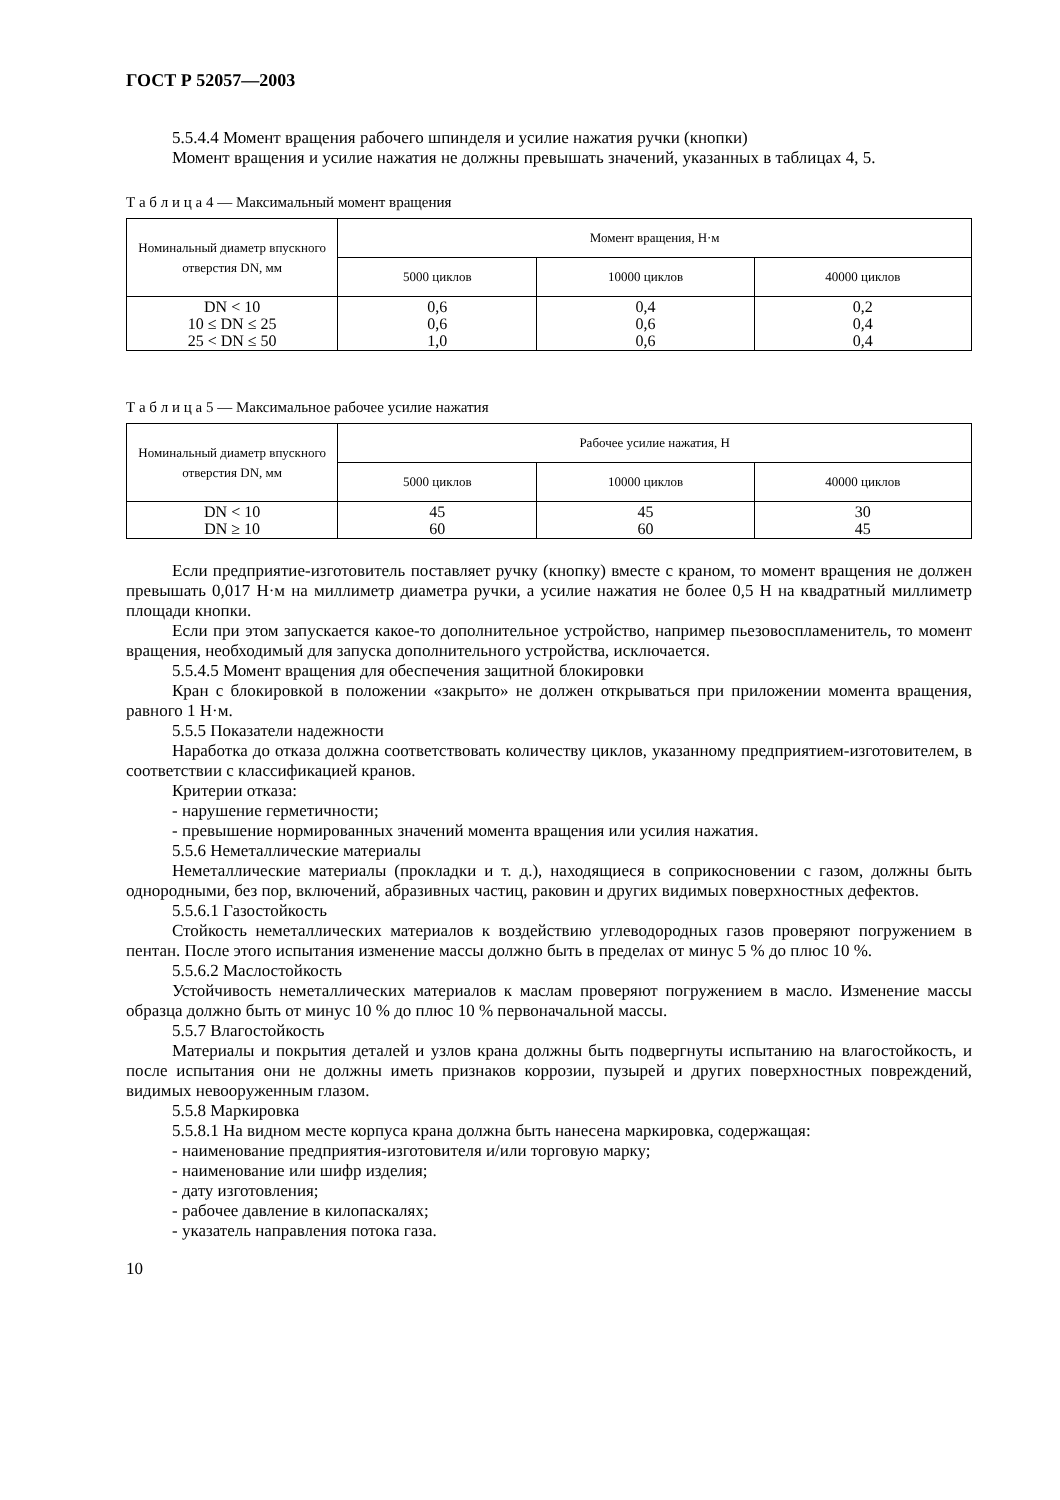ГОСТ Р 52057—2003
5.5.4.4 Момент вращения рабочего шпинделя и усилие нажатия ручки (кнопки)
Момент вращения и усилие нажатия не должны превышать значений, указанных в таблицах 4, 5.
Т а б л и ц а 4 — Максимальный момент вращения
| Номинальный диаметр впускного отверстия DN, мм | Момент вращения, Н·м | | |
| --- | --- | --- | --- |
| | 5000 циклов | 10000 циклов | 40000 циклов |
| DN < 10 10 ≤ DN ≤ 25 25 < DN ≤ 50 | 0,6 0,6 1,0 | 0,4 0,6 0,6 | 0,2 0,4 0,4 |
Т а б л и ц а 5 — Максимальное рабочее усилие нажатия
| Номинальный диаметр впускного отверстия DN, мм | Рабочее усилие нажатия, Н | | |
| --- | --- | --- | --- |
| | 5000 циклов | 10000 циклов | 40000 циклов |
| DN < 10 DN ≥ 10 | 45 60 | 45 60 | 30 45 |
Если предприятие-изготовитель поставляет ручку (кнопку) вместе с краном, то момент вращения не должен превышать 0,017 Н·м на миллиметр диаметра ручки, а усилие нажатия не более 0,5 Н на квадратный миллиметр площади кнопки.
Если при этом запускается какое-то дополнительное устройство, например пьезовоспламенитель, то момент вращения, необходимый для запуска дополнительного устройства, исключается.
5.5.4.5 Момент вращения для обеспечения защитной блокировки
Кран с блокировкой в положении «закрыто» не должен открываться при приложении момента вращения, равного 1 Н·м.
5.5.5 Показатели надежности
Наработка до отказа должна соответствовать количеству циклов, указанному предприятием-изготовителем, в соответствии с классификацией кранов.
Критерии отказа:
- нарушение герметичности;
- превышение нормированных значений момента вращения или усилия нажатия.
5.5.6 Неметаллические материалы
Неметаллические материалы (прокладки и т. д.), находящиеся в соприкосновении с газом, должны быть однородными, без пор, включений, абразивных частиц, раковин и других видимых поверхностных дефектов.
5.5.6.1 Газостойкость
Стойкость неметаллических материалов к воздействию углеводородных газов проверяют погружением в пентан. После этого испытания изменение массы должно быть в пределах от минус 5 % до плюс 10 %.
5.5.6.2 Маслостойкость
Устойчивость неметаллических материалов к маслам проверяют погружением в масло. Изменение массы образца должно быть от минус 10 % до плюс 10 % первоначальной массы.
5.5.7 Влагостойкость
Материалы и покрытия деталей и узлов крана должны быть подвергнуты испытанию на влагостойкость, и после испытания они не должны иметь признаков коррозии, пузырей и других поверхностных повреждений, видимых невооруженным глазом.
5.5.8 Маркировка
5.5.8.1 На видном месте корпуса крана должна быть нанесена маркировка, содержащая:
- наименование предприятия-изготовителя и/или торговую марку;
- наименование или шифр изделия;
- дату изготовления;
- рабочее давление в килопаскалях;
- указатель направления потока газа.
10